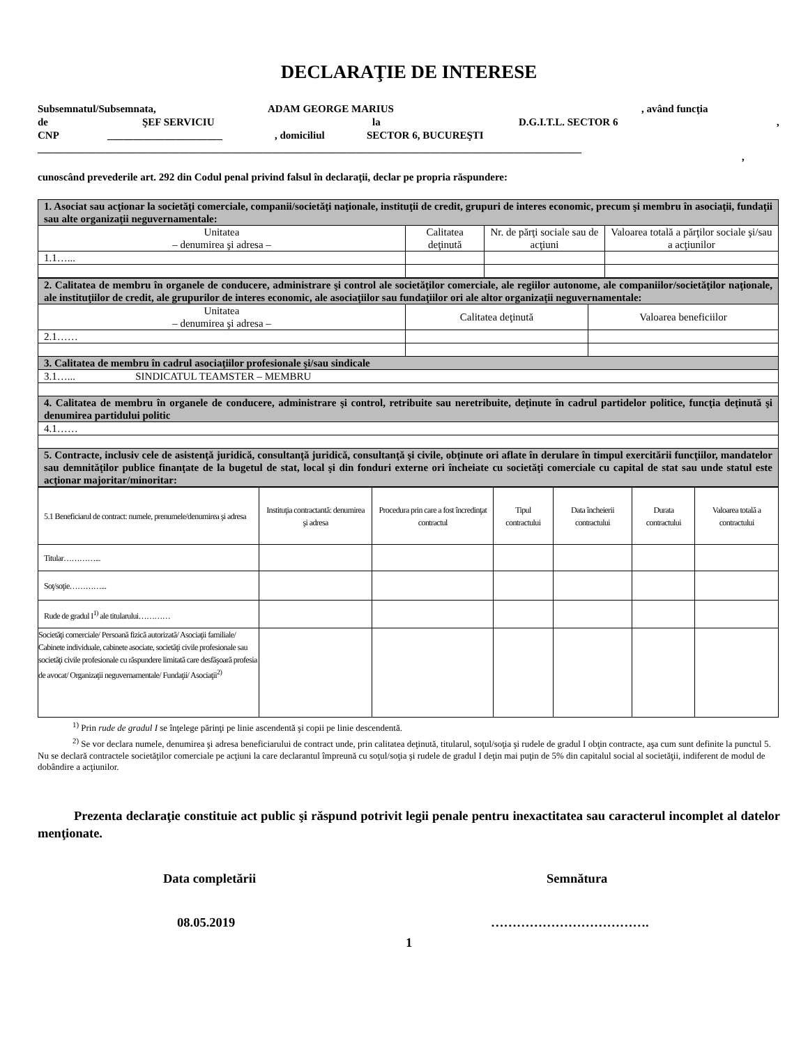DECLARAŢIE DE INTERESE
Subsemnatul/Subsemnata, ADAM GEORGE MARIUS, având funcţia
de ŞEF SERVICIU la D.G.I.T.L. SECTOR 6,
CNP ______________________, domiciliul SECTOR 6, BUCUREŞTI
________________________________________________________________________________________________________,
cunoscând prevederile art. 292 din Codul penal privind falsul în declaraţii, declar pe propria răspundere:
| 1. Asociat sau acţionar la societăţi comerciale, companii/societăţi naţionale, instituţii de credit, grupuri de interes economic, precum şi membru în asociaţii, fundaţii sau alte organizaţii neguvernamentale: | | | |
| Unitatea – denumirea şi adresa – | Calitatea deţinută | Nr. de părţi sociale sau de acţiuni | Valoarea totală a părţilor sociale şi/sau a acţiunilor |
| 1.1…... | | | |
| 2. Calitatea de membru în organele de conducere, administrare şi control ale societăţilor comerciale, ale regiilor autonome, ale companiilor/societăţilor naţionale, ale instituţiilor de credit, ale grupurilor de interes economic, ale asociaţiilor sau fundaţiilor ori ale altor organizaţii neguvernamentale: | | |
| Unitatea – denumirea şi adresa – | Calitatea deţinută | Valoarea beneficiilor |
| 2.1…… | | |
| 3. Calitatea de membru în cadrul asociaţiilor profesionale şi/sau sindicale | | |
| 3.1…... SINDICATUL TEAMSTER – MEMBRU | | |
| 4. Calitatea de membru în organele de conducere, administrare şi control, retribuite sau neretribuite, deţinute în cadrul partidelor politice, funcţia deţinută şi denumirea partidului politic | | |
| 4.1…… | | |
| 5. Contracte, inclusiv cele de asistenţă juridică, consultanţă juridică, consultanţă şi civile, obţinute ori aflate în derulare în timpul exercitării funcţiilor, mandatelor sau demnităţilor publice finanţate de la bugetul de stat, local şi din fonduri externe ori încheiate cu societăţi comerciale cu capital de stat sau unde statul este acţionar majoritar/minoritar: | | |
| 5.1 Beneficiarul de contract: numele, prenumele/denumirea şi adresa | Instituţia contractantă: denumirea şi adresa | Procedura prin care a fost încredinţat contractul | Tipul contractului | Data încheierii contractului | Durata contractului | Valoarea totală a contractului |
| Titular…………... | | | | | | |
| Soţ/soţie…………... | | | | | | |
| Rude de gradul I<sup>1)</sup> ale titularului………… | | | | | | |
| Societăţi comerciale/ Persoană fizică autorizată/ Asociaţii familiale/ Cabinete individuale, cabinete asociate, societăţi civile profesionale sau societăţi civile profesionale cu răspundere limitată care desfăşoară profesia de avocat/ Organizaţii neguvernamentale/ Fundaţii/ Asociaţii<sup>2)</sup> | | | | | | |
<sup>1)</sup> Prin rude de gradul I se înţelege părinţi pe linie ascendentă şi copii pe linie descendentă.
<sup>2)</sup> Se vor declara numele, denumirea şi adresa beneficiarului de contract unde, prin calitatea deţinută, titularul, soţul/soţia şi rudele de gradul I obţin contracte, aşa cum sunt definite la punctul 5. Nu se declară contractele societăţilor comerciale pe acţiuni la care declarantul împreună cu soţul/soţia şi rudele de gradul I deţin mai puţin de 5% din capitalul social al societăţii, indiferent de modul de dobândire a acţiunilor.
Prezenta declaraţie constituie act public şi răspund potrivit legii penale pentru inexactitatea sau caracterul incomplet al datelor menţionate.
Data completării Semnătura
08.05.2019 ……………………………….
1